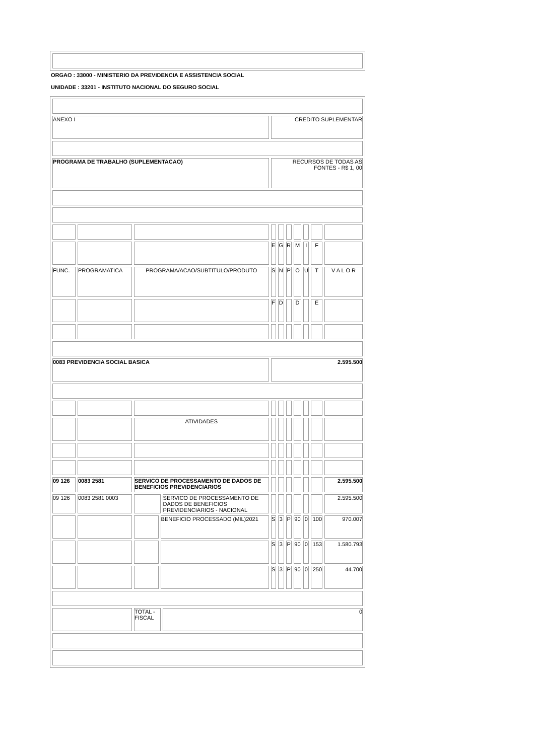ORGAO : 33000 - MINISTERIO DA PREVIDENCIA E ASSISTENCIA SOCIAL
UNIDADE : 33201 - INSTITUTO NACIONAL DO SEGURO SOCIAL
| ANEXO I | | | | | CREDITO SUPLEMENTAR | | | | | | |
| PROGRAMA DE TRABALHO (SUPLEMENTACAO) | | | | | RECURSOS DE TODAS AS FONTES - R$ 1, 00 | | | | | | |
| | | | | | E | G | R | M | I | F | |
| FUNC. | PROGRAMATICA | PROGRAMA/ACAO/SUBTITULO/PRODUTO | | | S | N | P | O | U | T | V A L O R |
| | | | | | F | D | | D | | E | |
| 0083 PREVIDENCIA SOCIAL BASICA | | | | | 2.595.500 | | | | | | |
| | | ATIVIDADES | | | | | | | | | |
| 09 126 | 0083 2581 | SERVICO DE PROCESSAMENTO DE DADOS DE BENEFICIOS PREVIDENCIARIOS | | | | | | | | | 2.595.500 |
| 09 126 | 0083 2581 0003 | | | SERVICO DE PROCESSAMENTO DE DADOS DE BENEFICIOS PREVIDENCIARIOS - NACIONAL | | | | | | | 2.595.500 |
| | | | BENEFICIO PROCESSADO (MIL)2021 | | S | 3 | P | 90 | 0 | 100 | 970.007 |
| | | | | | S | 3 | P | 90 | 0 | 153 | 1.580.793 |
| | | | | | S | 3 | P | 90 | 0 | 250 | 44.700 |
| | | TOTAL - FISCAL | | 0 | | | | | | | |